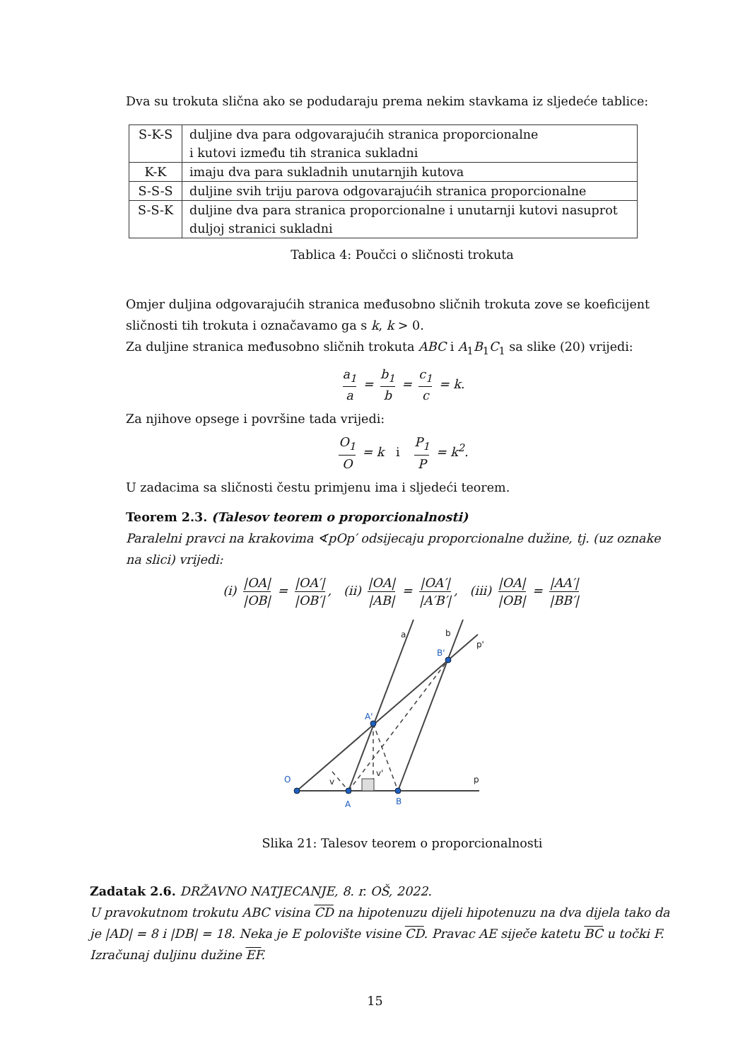Dva su trokuta slična ako se podudaraju prema nekim stavkama iz sljedeće tablice:
| S-K-S | duljine dva para odgovarajućih stranica proporcionalne i kutovi između tih stranica sukladni |
| K-K | imaju dva para sukladnih unutarnjih kutova |
| S-S-S | duljine svih triju parova odgovarajućih stranica proporcionalne |
| S-S-K | duljine dva para stranica proporcionalne i unutarnji kutovi nasuprot duljoj stranici sukladni |
Tablica 4: Poučci o sličnosti trokuta
Omjer duljina odgovarajućih stranica međusobno sličnih trokuta zove se koeficijent sličnosti tih trokuta i označavamo ga s k, k > 0.
Za duljine stranica međusobno sličnih trokuta ABC i A<sub>1</sub>B<sub>1</sub>C<sub>1</sub> sa slike (20) vrijedi:
a<sub>1</sub> a = b<sub>1</sub> b = c<sub>1</sub> c = k.
Za njihove opsege i površine tada vrijedi:
O<sub>1</sub> O = k i P<sub>1</sub> P = k<sup>2</sup>.
U zadacima sa sličnosti čestu primjenu ima i sljedeći teorem.
Teorem 2.3. (Talesov teorem o proporcionalnosti)
Paralelni pravci na krakovima ∢pOp′ odsijecaju proporcionalne dužine, tj. (uz oznake na slici) vrijedi:
(i) |OA| |OB| = |OA′| |OB′|, (ii) |OA| |AB| = |OA′| |A′B′|, (iii) |OA| |OB| = |AA′| |BB′|
O
A
B
A'
B'
a
b
p'
p
v
v'
Slika 21: Talesov teorem o proporcionalnosti
Zadatak 2.6. DRŽAVNO NATJECANJE, 8. r. OŠ, 2022.
U pravokutnom trokutu ABC visina CD na hipotenuzu dijeli hipotenuzu na dva dijela tako da je |AD| = 8 i |DB| = 18. Neka je E polovište visine CD. Pravac AE siječe katetu BC u točki F. Izračunaj duljinu dužine EF.
15